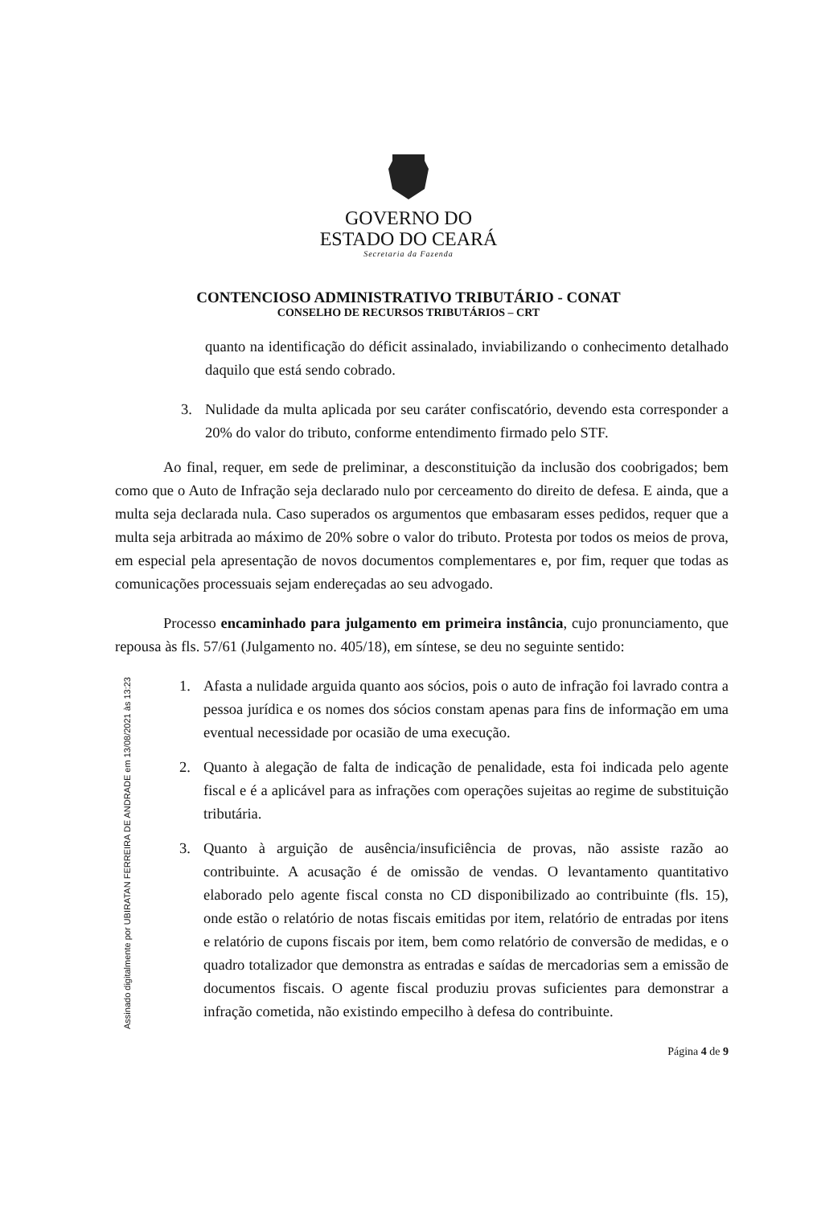GOVERNO DO
ESTADO DO CEARÁ
Secretaria da Fazenda
CONTENCIOSO ADMINISTRATIVO TRIBUTÁRIO - CONAT
CONSELHO DE RECURSOS TRIBUTÁRIOS – CRT
quanto na identificação do déficit assinalado, inviabilizando o conhecimento detalhado daquilo que está sendo cobrado.
3. Nulidade da multa aplicada por seu caráter confiscatório, devendo esta corresponder a 20% do valor do tributo, conforme entendimento firmado pelo STF.
Ao final, requer, em sede de preliminar, a desconstituição da inclusão dos coobrigados; bem como que o Auto de Infração seja declarado nulo por cerceamento do direito de defesa. E ainda, que a multa seja declarada nula. Caso superados os argumentos que embasaram esses pedidos, requer que a multa seja arbitrada ao máximo de 20% sobre o valor do tributo. Protesta por todos os meios de prova, em especial pela apresentação de novos documentos complementares e, por fim, requer que todas as comunicações processuais sejam endereçadas ao seu advogado.
Processo encaminhado para julgamento em primeira instância, cujo pronunciamento, que repousa às fls. 57/61 (Julgamento no. 405/18), em síntese, se deu no seguinte sentido:
1. Afasta a nulidade arguida quanto aos sócios, pois o auto de infração foi lavrado contra a pessoa jurídica e os nomes dos sócios constam apenas para fins de informação em uma eventual necessidade por ocasião de uma execução.
2. Quanto à alegação de falta de indicação de penalidade, esta foi indicada pelo agente fiscal e é a aplicável para as infrações com operações sujeitas ao regime de substituição tributária.
3. Quanto à arguição de ausência/insuficiência de provas, não assiste razão ao contribuinte. A acusação é de omissão de vendas. O levantamento quantitativo elaborado pelo agente fiscal consta no CD disponibilizado ao contribuinte (fls. 15), onde estão o relatório de notas fiscais emitidas por item, relatório de entradas por itens e relatório de cupons fiscais por item, bem como relatório de conversão de medidas, e o quadro totalizador que demonstra as entradas e saídas de mercadorias sem a emissão de documentos fiscais. O agente fiscal produziu provas suficientes para demonstrar a infração cometida, não existindo empecilho à defesa do contribuinte.
Assinado digitalmente por UBIRATAN FERREIRA DE ANDRADE em 13/08/2021 às 13:23
Página 4 de 9